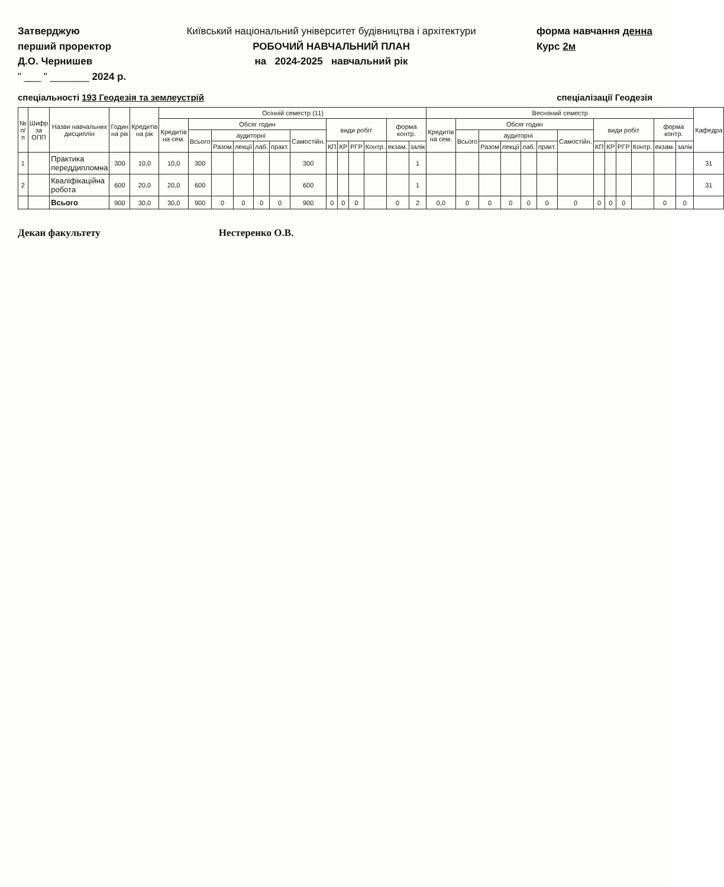Затверджую
перший проректор
Д.О. Чернишев
" ___ " _______ 2024 р.
Київський національний університет будівництва і архітектури
РОБОЧИЙ НАВЧАЛЬНИЙ ПЛАН
на 2024-2025 навчальний рік
форма навчання денна
Курс 2м
спеціальності 193 Геодезія та землеустрій
спеціалізації Геодезія
| № п/п | Шифр за ОПП | Назви навчальних дисциплін | Годин на рік | Кредитів на рік | Осінній семестр (11) | | | | | | | | | | | | | Весняний семестр | | | | | | | | | | | | | Кафедра |
| --- | --- | --- | --- | --- | --- | --- | --- | --- | --- | --- | --- | --- | --- | --- | --- | --- | --- | --- | --- | --- | --- | --- | --- | --- | --- | --- | --- | --- | --- | --- | --- |
| | | | | | Кредитів на сем. | Обсяг годин | | | | | | види робіт | | | | форма контр. | | Кредитів на сем. | Обсяг годин | | | | | | види робіт | | | | форма контр. | | |
| | | | | | | Всього | аудиторні | | | | Самостійн. | | | | | | | | Всього | аудиторні | | | | Самостійн. | | | | | | | |
| | | | | | | | Разом | лекції | лаб. | практ. | | КП | КР | РГР | Контр. | екзам. | залік | | | Разом | лекції | лаб. | практ. | | КП | КР | РГР | Контр. | екзам. | залік | |
| 1 | | Практика переддипломна | 300 | 10,0 | 10,0 | 300 | | | | | 300 | | | | | | 1 | | | | | | | | | | | | | | 31 |
| 2 | | Кваліфікаційна робота | 600 | 20,0 | 20,0 | 600 | | | | | 600 | | | | | | 1 | | | | | | | | | | | | | | 31 |
| | | Всього | 900 | 30,0 | 30,0 | 900 | 0 | 0 | 0 | 0 | 900 | 0 | 0 | 0 | | 0 | 2 | 0,0 | 0 | 0 | 0 | 0 | 0 | 0 | 0 | 0 | 0 | | 0 | 0 | |
Декан факультету Нестеренко О.В.